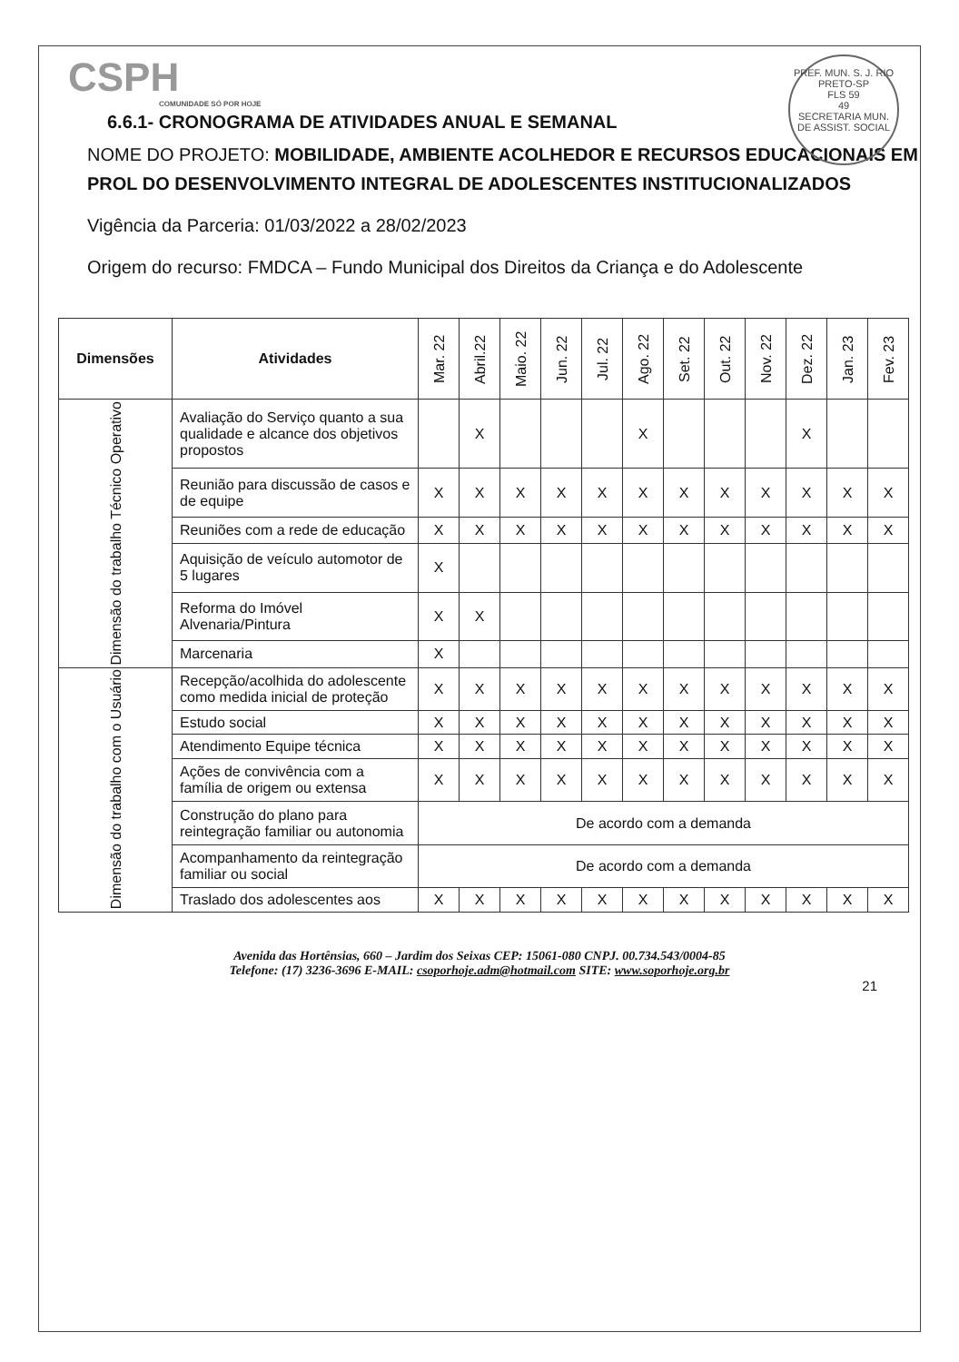CSPH
COMUNIDADE SÓ POR HOJE
PREF. MUN. S. J. RIO PRETO-SP
FLS 59
49
SECRETARIA MUN. DE ASSIST. SOCIAL
6.6.1- CRONOGRAMA DE ATIVIDADES ANUAL E SEMANAL
NOME DO PROJETO: MOBILIDADE, AMBIENTE ACOLHEDOR E RECURSOS EDUCACIONAIS EM PROL DO DESENVOLVIMENTO INTEGRAL DE ADOLESCENTES INSTITUCIONALIZADOS
Vigência da Parceria: 01/03/2022 a 28/02/2023
Origem do recurso: FMDCA – Fundo Municipal dos Direitos da Criança e do Adolescente
| Dimensões | Atividades | Mar. 22 | Abril.22 | Maio. 22 | Jun. 22 | Jul. 22 | Ago. 22 | Set. 22 | Out. 22 | Nov. 22 | Dez. 22 | Jan. 23 | Fev. 23 |
| --- | --- | --- | --- | --- | --- | --- | --- | --- | --- | --- | --- | --- | --- |
| Dimensão do trabalho Técnico Operativo | Avaliação do Serviço quanto a sua qualidade e alcance dos objetivos propostos | | X | | | | X | | | | X | | |
| | Reunião para discussão de casos e de equipe | X | X | X | X | X | X | X | X | X | X | X | X |
| | Reuniões com a rede de educação | X | X | X | X | X | X | X | X | X | X | X | X |
| | Aquisição de veículo automotor de 5 lugares | X | | | | | | | | | | | |
| | Reforma do Imóvel Alvenaria/Pintura | X | X | | | | | | | | | | |
| | Marcenaria | X | | | | | | | | | | | |
| Dimensão do trabalho com o Usuário | Recepção/acolhida do adolescente como medida inicial de proteção | X | X | X | X | X | X | X | X | X | X | X | X |
| | Estudo social | X | X | X | X | X | X | X | X | X | X | X | X |
| | Atendimento Equipe técnica | X | X | X | X | X | X | X | X | X | X | X | X |
| | Ações de convivência com a família de origem ou extensa | X | X | X | X | X | X | X | X | X | X | X | X |
| | Construção do plano para reintegração familiar ou autonomia | De acordo com a demanda | | | | | | | | | | | |
| | Acompanhamento da reintegração familiar ou social | De acordo com a demanda | | | | | | | | | | | |
| | Traslado dos adolescentes aos | X | X | X | X | X | X | X | X | X | X | X | X |
Avenida das Hortênsias, 660 – Jardim dos Seixas CEP: 15061-080 CNPJ. 00.734.543/0004-85
Telefone: (17) 3236-3696 E-MAIL: csoporhoje.adm@hotmail.com SITE: www.soporhoje.org.br
21